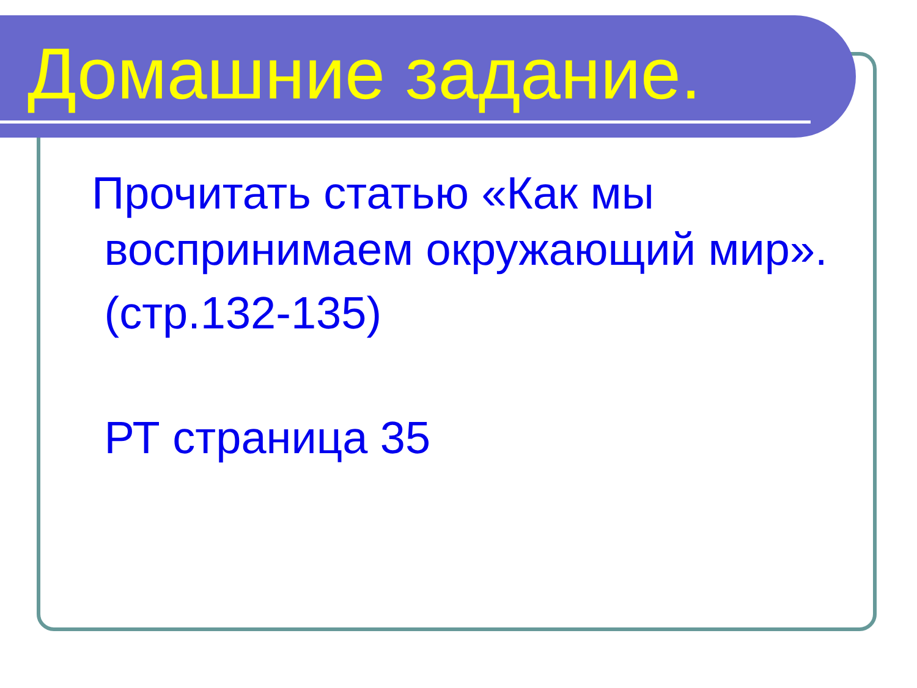Домашние задание.
Прочитать статью «Как мы
воспринимаем окружающий мир».
(стр.132-135)
РТ страница 35